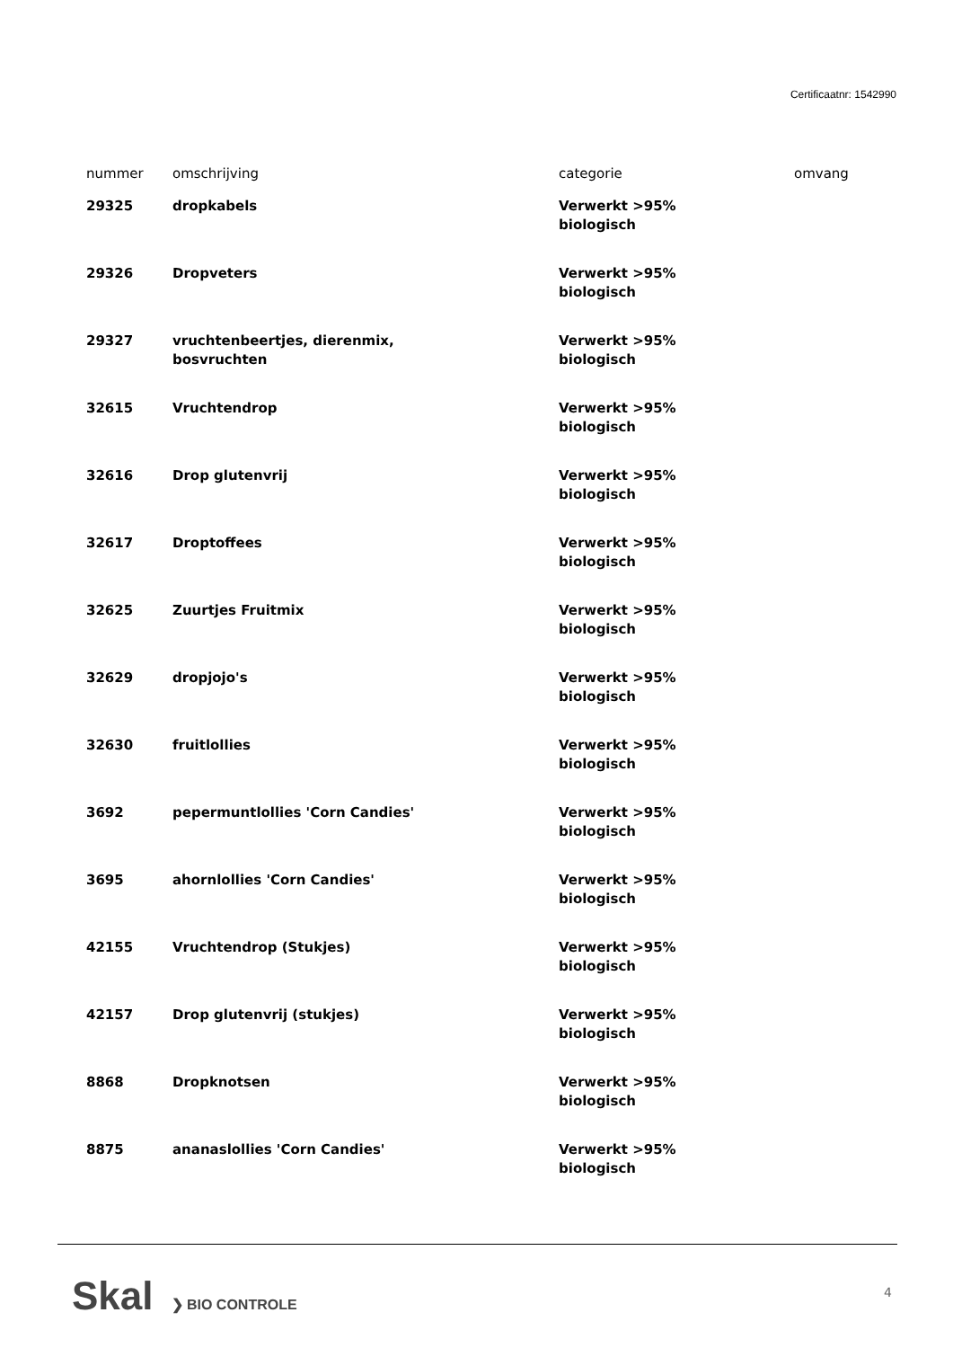Certificaatnr: 1542990
| nummer | omschrijving | categorie | omvang |
| --- | --- | --- | --- |
| 29325 | dropkabels | Verwerkt >95% biologisch | |
| 29326 | Dropveters | Verwerkt >95% biologisch | |
| 29327 | vruchtenbeertjes, dierenmix, bosvruchten | Verwerkt >95% biologisch | |
| 32615 | Vruchtendrop | Verwerkt >95% biologisch | |
| 32616 | Drop glutenvrij | Verwerkt >95% biologisch | |
| 32617 | Droptoffees | Verwerkt >95% biologisch | |
| 32625 | Zuurtjes Fruitmix | Verwerkt >95% biologisch | |
| 32629 | dropjojo's | Verwerkt >95% biologisch | |
| 32630 | fruitlollies | Verwerkt >95% biologisch | |
| 3692 | pepermuntlollies 'Corn Candies' | Verwerkt >95% biologisch | |
| 3695 | ahornlollies 'Corn Candies' | Verwerkt >95% biologisch | |
| 42155 | Vruchtendrop (Stukjes) | Verwerkt >95% biologisch | |
| 42157 | Drop glutenvrij (stukjes) | Verwerkt >95% biologisch | |
| 8868 | Dropknotsen | Verwerkt >95% biologisch | |
| 8875 | ananaslollies 'Corn Candies' | Verwerkt >95% biologisch | |
Skal ❯ BIO CONTROLE
4